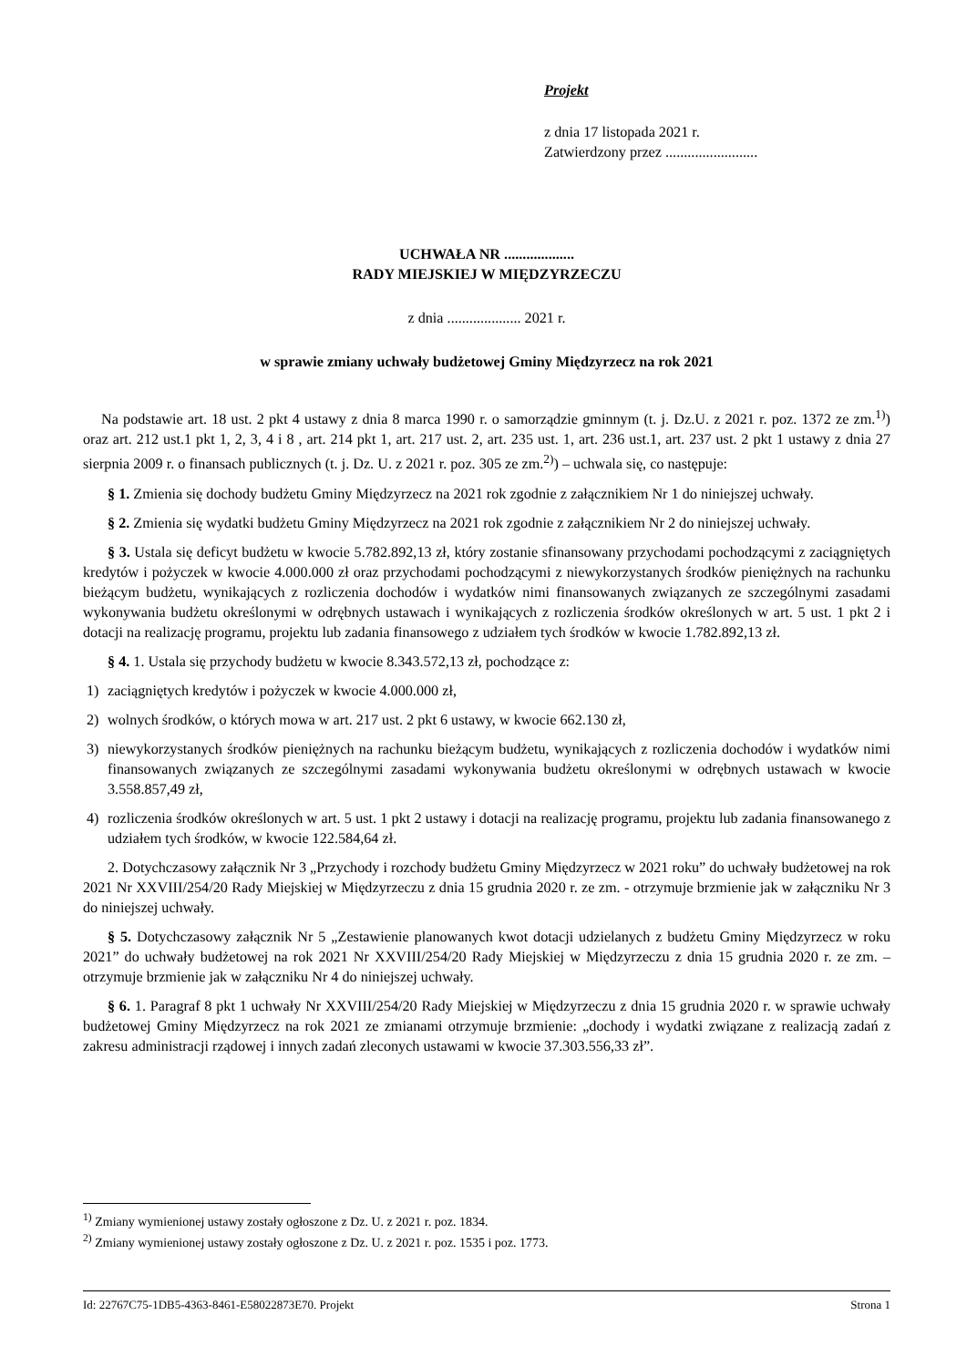Projekt
z dnia 17 listopada 2021 r.
Zatwierdzony przez .........................
UCHWAŁA NR ...................
RADY MIEJSKIEJ W MIĘDZYRZECZU
z dnia .................... 2021 r.
w sprawie zmiany uchwały budżetowej Gminy Międzyrzecz na rok 2021
Na podstawie art. 18 ust. 2 pkt 4 ustawy z dnia 8 marca 1990 r. o samorządzie gminnym (t. j. Dz.U. z 2021 r. poz. 1372 ze zm.<sup>1)</sup>) oraz art. 212 ust.1 pkt 1, 2, 3, 4 i 8 , art. 214 pkt 1, art. 217 ust. 2, art. 235 ust. 1, art. 236 ust.1, art. 237 ust. 2 pkt 1 ustawy z dnia 27 sierpnia 2009 r. o finansach publicznych (t. j. Dz. U. z 2021 r. poz. 305 ze zm.<sup>2)</sup>) – uchwala się, co następuje:
§ 1. Zmienia się dochody budżetu Gminy Międzyrzecz na 2021 rok zgodnie z załącznikiem Nr 1 do niniejszej uchwały.
§ 2. Zmienia się wydatki budżetu Gminy Międzyrzecz na 2021 rok zgodnie z załącznikiem Nr 2 do niniejszej uchwały.
§ 3. Ustala się deficyt budżetu w kwocie 5.782.892,13 zł, który zostanie sfinansowany przychodami pochodzącymi z zaciągniętych kredytów i pożyczek w kwocie 4.000.000 zł oraz przychodami pochodzącymi z niewykorzystanych środków pieniężnych na rachunku bieżącym budżetu, wynikających z rozliczenia dochodów i wydatków nimi finansowanych związanych ze szczególnymi zasadami wykonywania budżetu określonymi w odrębnych ustawach i wynikających z rozliczenia środków określonych w art. 5 ust. 1 pkt 2 i dotacji na realizację programu, projektu lub zadania finansowego z udziałem tych środków w kwocie 1.782.892,13 zł.
§ 4. 1. Ustala się przychody budżetu w kwocie 8.343.572,13 zł, pochodzące z:
1) zaciągniętych kredytów i pożyczek w kwocie 4.000.000 zł,
2) wolnych środków, o których mowa w art. 217 ust. 2 pkt 6 ustawy, w kwocie 662.130 zł,
3) niewykorzystanych środków pieniężnych na rachunku bieżącym budżetu, wynikających z rozliczenia dochodów i wydatków nimi finansowanych związanych ze szczególnymi zasadami wykonywania budżetu określonymi w odrębnych ustawach w kwocie 3.558.857,49 zł,
4) rozliczenia środków określonych w art. 5 ust. 1 pkt 2 ustawy i dotacji na realizację programu, projektu lub zadania finansowanego z udziałem tych środków, w kwocie 122.584,64 zł.
2. Dotychczasowy załącznik Nr 3 „Przychody i rozchody budżetu Gminy Międzyrzecz w 2021 roku” do uchwały budżetowej na rok 2021 Nr XXVIII/254/20 Rady Miejskiej w Międzyrzeczu z dnia 15 grudnia 2020 r. ze zm. - otrzymuje brzmienie jak w załączniku Nr 3 do niniejszej uchwały.
§ 5. Dotychczasowy załącznik Nr 5 „Zestawienie planowanych kwot dotacji udzielanych z budżetu Gminy Międzyrzecz w roku 2021” do uchwały budżetowej na rok 2021 Nr XXVIII/254/20 Rady Miejskiej w Międzyrzeczu z dnia 15 grudnia 2020 r. ze zm. – otrzymuje brzmienie jak w załączniku Nr 4 do niniejszej uchwały.
§ 6. 1. Paragraf 8 pkt 1 uchwały Nr XXVIII/254/20 Rady Miejskiej w Międzyrzeczu z dnia 15 grudnia 2020 r. w sprawie uchwały budżetowej Gminy Międzyrzecz na rok 2021 ze zmianami otrzymuje brzmienie: „dochody i wydatki związane z realizacją zadań z zakresu administracji rządowej i innych zadań zleconych ustawami w kwocie 37.303.556,33 zł”.
<sup>1)</sup> Zmiany wymienionej ustawy zostały ogłoszone z Dz. U. z 2021 r. poz. 1834.
<sup>2)</sup> Zmiany wymienionej ustawy zostały ogłoszone z Dz. U. z 2021 r. poz. 1535 i poz. 1773.
Id: 22767C75-1DB5-4363-8461-E58022873E70. Projekt Strona 1